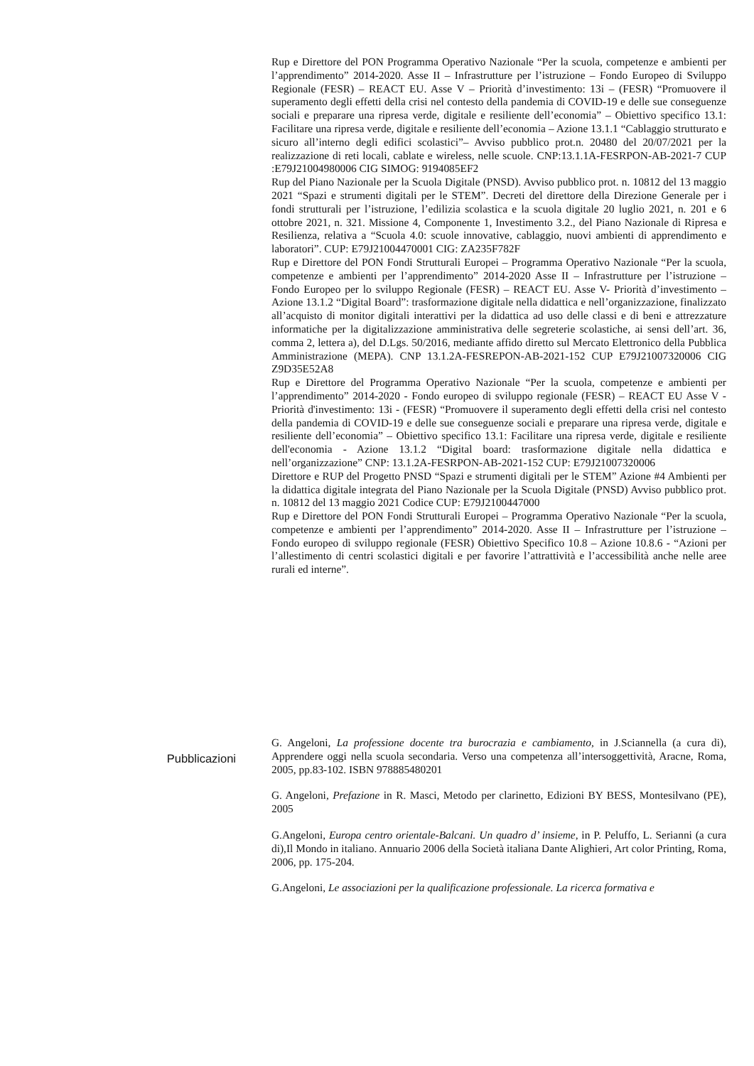Rup e Direttore del PON Programma Operativo Nazionale “Per la scuola, competenze e ambienti per l’apprendimento” 2014-2020. Asse II – Infrastrutture per l’istruzione – Fondo Europeo di Sviluppo Regionale (FESR) – REACT EU. Asse V – Priorità d’investimento: 13i – (FESR) “Promuovere il superamento degli effetti della crisi nel contesto della pandemia di COVID-19 e delle sue conseguenze sociali e preparare una ripresa verde, digitale e resiliente dell’economia” – Obiettivo specifico 13.1: Facilitare una ripresa verde, digitale e resiliente dell’economia – Azione 13.1.1 “Cablaggio strutturato e sicuro all’interno degli edifici scolastici”– Avviso pubblico prot.n. 20480 del 20/07/2021 per la realizzazione di reti locali, cablate e wireless, nelle scuole. CNP:13.1.1A-FESRPON-AB-2021-7 CUP :E79J21004980006 CIG SIMOG: 9194085EF2
Rup del Piano Nazionale per la Scuola Digitale (PNSD). Avviso pubblico prot. n. 10812 del 13 maggio 2021 “Spazi e strumenti digitali per le STEM”. Decreti del direttore della Direzione Generale per i fondi strutturali per l’istruzione, l’edilizia scolastica e la scuola digitale 20 luglio 2021, n. 201 e 6 ottobre 2021, n. 321. Missione 4, Componente 1, Investimento 3.2., del Piano Nazionale di Ripresa e Resilienza, relativa a “Scuola 4.0: scuole innovative, cablaggio, nuovi ambienti di apprendimento e laboratori”. CUP: E79J21004470001 CIG: ZA235F782F
Rup e Direttore del PON Fondi Strutturali Europei – Programma Operativo Nazionale “Per la scuola, competenze e ambienti per l’apprendimento” 2014-2020 Asse II – Infrastrutture per l’istruzione – Fondo Europeo per lo sviluppo Regionale (FESR) – REACT EU. Asse V- Priorità d’investimento – Azione 13.1.2 “Digital Board”: trasformazione digitale nella didattica e nell’organizzazione, finalizzato all’acquisto di monitor digitali interattivi per la didattica ad uso delle classi e di beni e attrezzature informatiche per la digitalizzazione amministrativa delle segreterie scolastiche, ai sensi dell’art. 36, comma 2, lettera a), del D.Lgs. 50/2016, mediante affido diretto sul Mercato Elettronico della Pubblica Amministrazione (MEPA). CNP 13.1.2A-FESREPON-AB-2021-152 CUP E79J21007320006 CIG Z9D35E52A8
Rup e Direttore del Programma Operativo Nazionale “Per la scuola, competenze e ambienti per l’apprendimento” 2014-2020 - Fondo europeo di sviluppo regionale (FESR) – REACT EU Asse V - Priorità d'investimento: 13i - (FESR) “Promuovere il superamento degli effetti della crisi nel contesto della pandemia di COVID-19 e delle sue conseguenze sociali e preparare una ripresa verde, digitale e resiliente dell’economia” – Obiettivo specifico 13.1: Facilitare una ripresa verde, digitale e resiliente dell'economia - Azione 13.1.2 “Digital board: trasformazione digitale nella didattica e nell’organizzazione” CNP: 13.1.2A-FESRPON-AB-2021-152 CUP: E79J21007320006
Direttore e RUP del Progetto PNSD “Spazi e strumenti digitali per le STEM” Azione #4 Ambienti per la didattica digitale integrata del Piano Nazionale per la Scuola Digitale (PNSD) Avviso pubblico prot. n. 10812 del 13 maggio 2021 Codice CUP: E79J2100447000
Rup e Direttore del PON Fondi Strutturali Europei – Programma Operativo Nazionale “Per la scuola, competenze e ambienti per l’apprendimento” 2014-2020. Asse II – Infrastrutture per l’istruzione – Fondo europeo di sviluppo regionale (FESR) Obiettivo Specifico 10.8 – Azione 10.8.6 - “Azioni per l’allestimento di centri scolastici digitali e per favorire l’attrattività e l’accessibilità anche nelle aree rurali ed interne”.
Pubblicazioni
G. Angeloni, La professione docente tra burocrazia e cambiamento, in J.Sciannella (a cura di), Apprendere oggi nella scuola secondaria. Verso una competenza all’intersoggettività, Aracne, Roma, 2005, pp.83-102. ISBN 978885480201
G. Angeloni, Prefazione in R. Masci, Metodo per clarinetto, Edizioni BY BESS, Montesilvano (PE), 2005
G.Angeloni, Europa centro orientale-Balcani. Un quadro d’ insieme, in P. Peluffo, L. Serianni (a cura di),Il Mondo in italiano. Annuario 2006 della Società italiana Dante Alighieri, Art color Printing, Roma, 2006, pp. 175-204.
G.Angeloni, Le associazioni per la qualificazione professionale. La ricerca formativa e